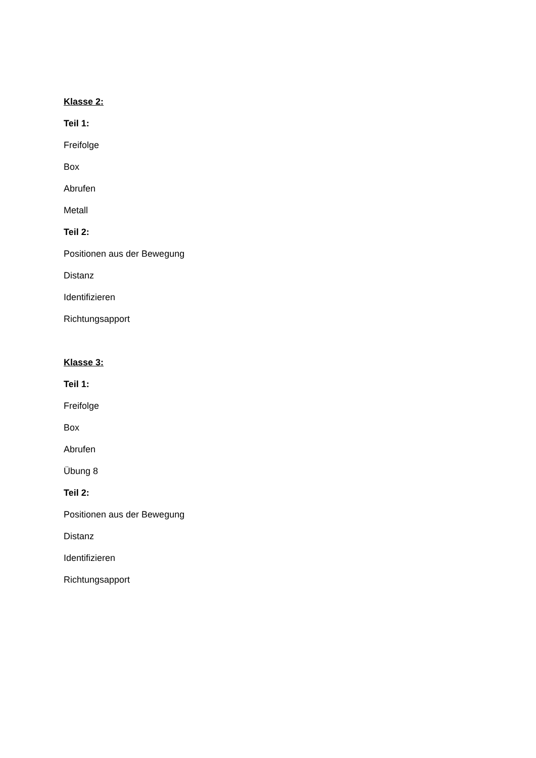Klasse 2:
Teil 1:
Freifolge
Box
Abrufen
Metall
Teil 2:
Positionen aus der Bewegung
Distanz
Identifizieren
Richtungsapport
Klasse 3:
Teil 1:
Freifolge
Box
Abrufen
Übung 8
Teil 2:
Positionen aus der Bewegung
Distanz
Identifizieren
Richtungsapport